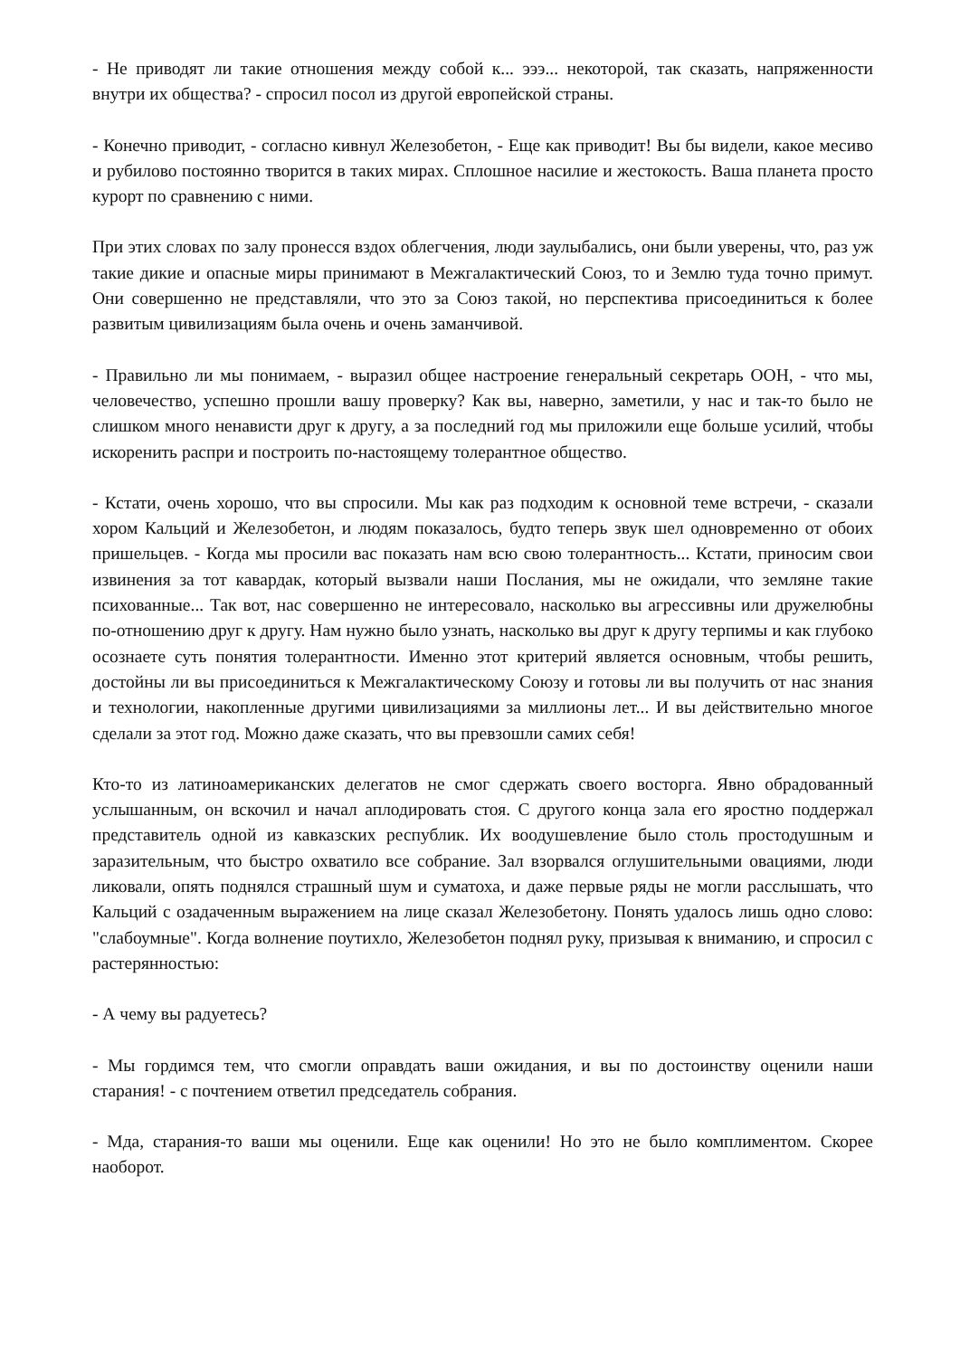- Не приводят ли такие отношения между собой к... эээ... некоторой, так сказать, напряженности внутри их общества? - спросил посол из другой европейской страны.
- Конечно приводит, - согласно кивнул Железобетон, - Еще как приводит! Вы бы видели, какое месиво и рубилово постоянно творится в таких мирах. Сплошное насилие и жестокость. Ваша планета просто курорт по сравнению с ними.
При этих словах по залу пронесся вздох облегчения, люди заулыбались, они были уверены, что, раз уж такие дикие и опасные миры принимают в Межгалактический Союз, то и Землю туда точно примут. Они совершенно не представляли, что это за Союз такой, но перспектива присоединиться к более развитым цивилизациям была очень и очень заманчивой.
- Правильно ли мы понимаем, - выразил общее настроение генеральный секретарь ООН, - что мы, человечество, успешно прошли вашу проверку? Как вы, наверно, заметили, у нас и так-то было не слишком много ненависти друг к другу, а за последний год мы приложили еще больше усилий, чтобы искоренить распри и построить по-настоящему толерантное общество.
- Кстати, очень хорошо, что вы спросили. Мы как раз подходим к основной теме встречи, - сказали хором Кальций и Железобетон, и людям показалось, будто теперь звук шел одновременно от обоих пришельцев. - Когда мы просили вас показать нам всю свою толерантность... Кстати, приносим свои извинения за тот кавардак, который вызвали наши Послания, мы не ожидали, что земляне такие психованные... Так вот, нас совершенно не интересовало, насколько вы агрессивны или дружелюбны по-отношению друг к другу. Нам нужно было узнать, насколько вы друг к другу терпимы и как глубоко осознаете суть понятия толерантности. Именно этот критерий является основным, чтобы решить, достойны ли вы присоединиться к Межгалактическому Союзу и готовы ли вы получить от нас знания и технологии, накопленные другими цивилизациями за миллионы лет... И вы действительно многое сделали за этот год. Можно даже сказать, что вы превзошли самих себя!
Кто-то из латиноамериканских делегатов не смог сдержать своего восторга. Явно обрадованный услышанным, он вскочил и начал аплодировать стоя. С другого конца зала его яростно поддержал представитель одной из кавказских республик. Их воодушевление было столь простодушным и заразительным, что быстро охватило все собрание. Зал взорвался оглушительными овациями, люди ликовали, опять поднялся страшный шум и суматоха, и даже первые ряды не могли расслышать, что Кальций с озадаченным выражением на лице сказал Железобетону. Понять удалось лишь одно слово: "слабоумные". Когда волнение поутихло, Железобетон поднял руку, призывая к вниманию, и спросил с растерянностью:
- А чему вы радуетесь?
- Мы гордимся тем, что смогли оправдать ваши ожидания, и вы по достоинству оценили наши старания! - с почтением ответил председатель собрания.
- Мда, старания-то ваши мы оценили. Еще как оценили! Но это не было комплиментом. Скорее наоборот.